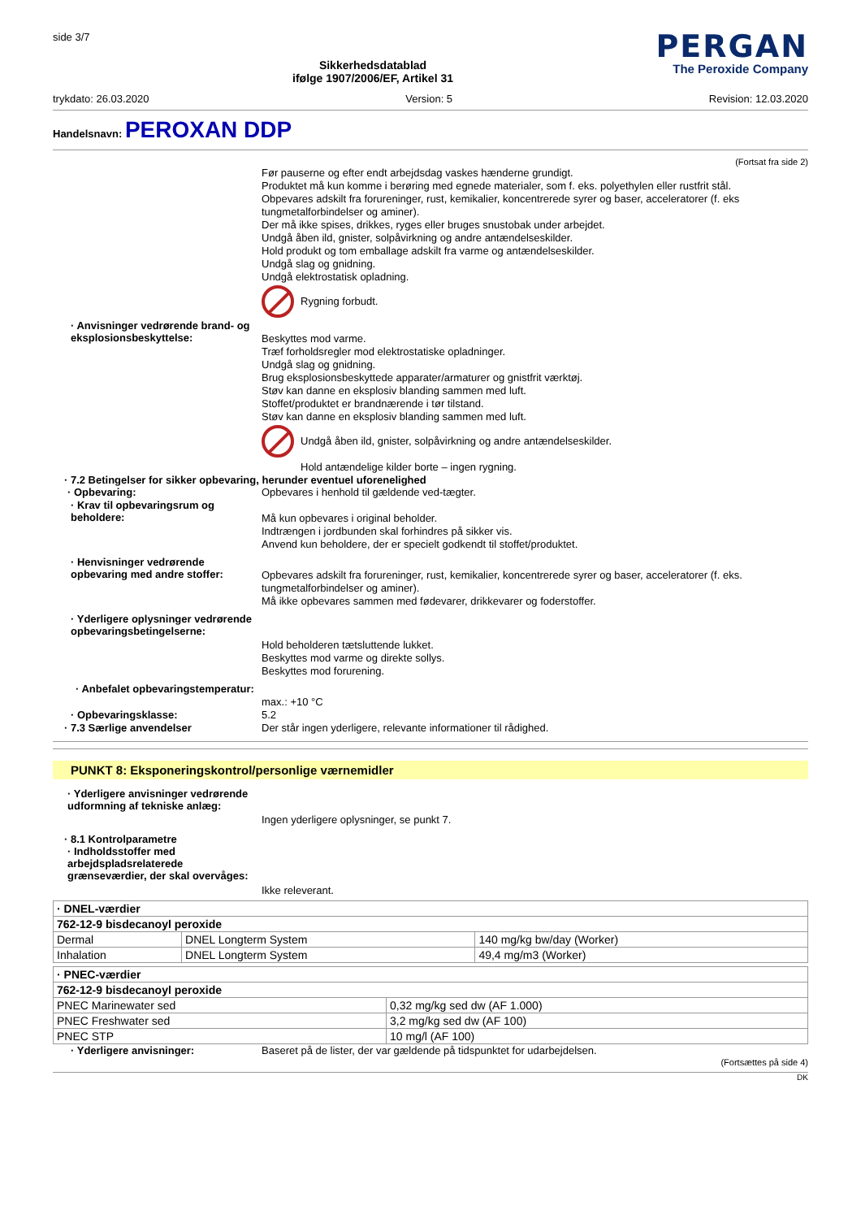side 3/7
Sikkerhedsdatablad
ifølge 1907/2006/EF, Artikel 31
PERGAN
The Peroxide Company
trykdato: 26.03.2020 Version: 5 Revision: 12.03.2020
Handelsnavn: PEROXAN DDP
(Fortsat fra side 2)
Før pauserne og efter endt arbejdsdag vaskes hænderne grundigt.
Produktet må kun komme i berøring med egnede materialer, som f. eks. polyethylen eller rustfrit stål.
Obpevares adskilt fra forureninger, rust, kemikalier, koncentrerede syrer og baser, acceleratorer (f. eks tungmetalforbindelser og aminer).
Der må ikke spises, drikkes, ryges eller bruges snustobak under arbejdet.
Undgå åben ild, gnister, solpåvirkning og andre antændelseskilder.
Hold produkt og tom emballage adskilt fra varme og antændelseskilder.
Undgå slag og gnidning.
Undgå elektrostatisk opladning.
Rygning forbudt.
· Anvisninger vedrørende brand- og eksplosionsbeskyttelse:
Beskyttes mod varme.
Træf forholdsregler mod elektrostatiske opladninger.
Undgå slag og gnidning.
Brug eksplosionsbeskyttede apparater/armaturer og gnistfrit værktøj.
Støv kan danne en eksplosiv blanding sammen med luft.
Stoffet/produktet er brandnærende i tør tilstand.
Støv kan danne en eksplosiv blanding sammen med luft.
Undgå åben ild, gnister, solpåvirkning og andre antændelseskilder.
Hold antændelige kilder borte – ingen rygning.
· 7.2 Betingelser for sikker opbevaring, herunder eventuel uforenelighed
· Opbevaring:
Opbevares i henhold til gældende ved-tægter.
· Krav til opbevaringsrum og beholdere:
Må kun opbevares i original beholder.
Indtrængen i jordbunden skal forhindres på sikker vis.
Anvend kun beholdere, der er specielt godkendt til stoffet/produktet.
· Henvisninger vedrørende opbevaring med andre stoffer:
Opbevares adskilt fra forureninger, rust, kemikalier, koncentrerede syrer og baser, acceleratorer (f. eks. tungmetalforbindelser og aminer).
Må ikke opbevares sammen med fødevarer, drikkevarer og foderstoffer.
· Yderligere oplysninger vedrørende opbevaringsbetingelserne:
Hold beholderen tætsluttende lukket.
Beskyttes mod varme og direkte sollys.
Beskyttes mod forurening.
· Anbefalet opbevaringstemperatur:
max.: +10 °C
· Opbevaringsklasse:
5.2
· 7.3 Særlige anvendelser
Der står ingen yderligere, relevante informationer til rådighed.
PUNKT 8: Eksponeringskontrol/personlige værnemidler
· Yderligere anvisninger vedrørende udformning af tekniske anlæg:
Ingen yderligere oplysninger, se punkt 7.
· 8.1 Kontrolparametre
· Indholdsstoffer med arbejdspladsrelaterede grænseværdier, der skal overvåges:
Ikke releverant.
| · DNEL-værdier | | |
| --- | --- | --- |
| 762-12-9 bisdecanoyl peroxide | | |
| Dermal | DNEL Longterm System | 140 mg/kg bw/day (Worker) |
| Inhalation | DNEL Longterm System | 49,4 mg/m3 (Worker) |
| · PNEC-værdier | |
| --- | --- |
| 762-12-9 bisdecanoyl peroxide | |
| PNEC Marinewater sed | 0,32 mg/kg sed dw (AF 1.000) |
| PNEC Freshwater sed | 3,2 mg/kg sed dw (AF 100) |
| PNEC STP | 10 mg/l (AF 100) |
· Yderligere anvisninger:
Baseret på de lister, der var gældende på tidspunktet for udarbejdelsen.
(Fortsættes på side 4)
DK